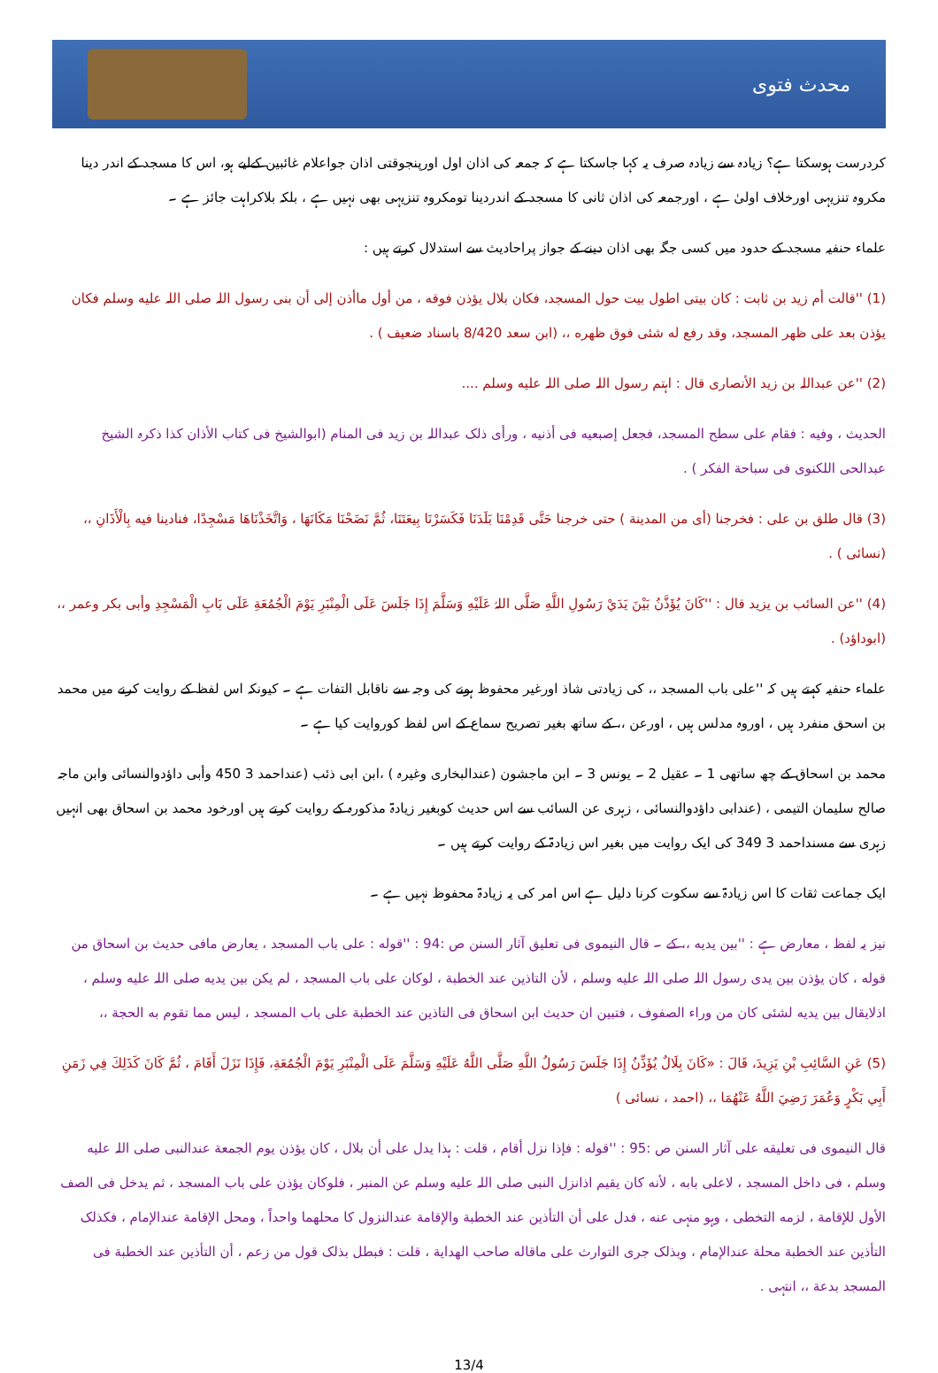محدث فتوی
کردرست ہوسکتا ہے؟ زیادہ سے زیادہ صرف یہ کہا جاسکتا ہے کہ جمعہ کی اذان اول اورپنجوقتی اذان جواعلام غائبین کےلیے ہو، اس کا مسجد کے اندر دینا مکروہ تنزیہی اورخلاف اولیٰ ہے ، اورجمعہ کی اذان ثانی کا مسجد کے اندردینا تومکروہ تنزیہی بھی نہیں ہے ، بلکہ بلاکراہت جائز ہے ۔
علماء حنفیہ مسجد کے حدود میں کسی جگہ بھی اذان دینے کے جواز پراحادیث سے استدلال کرتے ہیں :
(1) ''قالت أم زید بن ثابت : کان بیتی اطول بیت حول المسجد، فکان بلال یؤذن فوقه ، من أول ماأذن إلی أن بنی رسول اللہ صلی اللہ علیه وسلم فکان یؤذن بعد علی ظهر المسجد، وقد رفع له شئی فوق ظهره ،، (ابن سعد 8/420 باسناد ضعیف ) .
(2) ''عن عبداللہ بن زید الأنصاری قال : اہتم رسول اللہ صلی اللہ علیه وسلم ....
الحدیث ، وفیه : فقام علی سطح المسجد، فجعل إصبعیه فی أذنیه ، ورأی ذلک عبداللہ بن زید فی المنام (ابوالشیخ فی کتاب الأذان کذا ذکرہ الشیخ عبدالحی اللکنوی فی سباحة الفکر ) .
(3) قال طلق بن علی : فخرجنا (أی من المدینة ) حتی خرجنا حَتَّی قَدِمْنَا بَلَدَنَا فَكَسَرْنَا بِيعَتَنَا، ثُمَّ نَضَحْنَا مَكَانَهَا ، وَاتَّخَذْنَاهَا مَسْجِدًا، فنادینا فیه بِالْأَذَانِ ،، (نسائی ) .
(4) ''عن السائب بن یزید قال : ''كَانَ يُؤَذَّنُ بَيْنَ يَدَيْ رَسُولِ اللَّهِ صَلَّى اللہُ عَلَيْهِ وَسَلَّمَ إِذَا جَلَسَ عَلَى الْمِنْبَرِ يَوْمَ الْجُمُعَةِ عَلَى بَابِ الْمَسْجِدِ وأبی بکر وعمر ،، (ابوداؤد) .
علماء حنفیہ کہتے ہیں کہ ''علی باب المسجد ،، کی زیادتی شاذ اورغیر محفوظ ہونے کی وجہ سے ناقابل التفات ہے ۔ کیونکہ اس لفظ کے روایت کرنے میں محمد بن اسحق منفرد ہیں ، اوروہ مدلس ہیں ، اورعن ،، کے ساتھ بغیر تصریح سماع کے اس لفظ کوروایت کیا ہے ۔
محمد بن اسحاق کے چھ ساتھی 1 ۔ عقیل 2 ۔ یونس 3 ۔ ابن ماجشون (عندالبخاری وغیرہ ) ،ابن ابی ذئب (عنداحمد 3 450 وأبی داؤدوالنسائی وابن ماجہ صالح سلیمان التیمی ، (عندابی داؤدوالنسائی ، زہری عن السائب سے اس حدیث کوبغیر زیادۃ مذکورہ کے روایت کرتے ہیں اورخود محمد بن اسحاق بھی انہیں زہری سے مسنداحمد 3 349 کی ایک روایت میں بغیر اس زیادۃ کے روایت کرتے ہیں ۔
ایک جماعت ثقات کا اس زیادۃ سے سکوت کرنا دلیل ہے اس امر کی یہ زیادۃ محفوظ نہیں ہے ۔
نیز یہ لفظ ، معارض ہے : ''بین یدیه ،، کے ۔ قال النیموی فی تعلیق آثار السنن ص :94 : ''قوله : علی باب المسجد ، یعارض مافی حدیث بن اسحاق من قوله ، کان یؤذن بین یدی رسول اللہ صلی اللہ علیه وسلم ، لأن التاذین عند الخطبة ، لوکان علی باب المسجد ، لم یکن بین یدیه صلی اللہ علیه وسلم ، اذلایقال بین یدیه لشئی کان من وراء الصفوف ، فتبین ان حدیث ابن اسحاق فی التاذین عند الخطبة علی باب المسجد ، لیس مما تقوم به الحجة ،،
(5) عَنِ السَّائِبِ بْنِ يَزِيدَ، قَالَ : «كَانَ بِلَالٌ يُؤَذِّنُ إِذَا جَلَسَ رَسُولُ اللَّهِ صَلَّى اللَّهُ عَلَيْهِ وَسَلَّمَ عَلَى الْمِنْبَرِ يَوْمَ الْجُمُعَةِ، فَإِذَا نَزَلَ أَقَامَ ، ثُمَّ كَانَ كَذَلِكَ فِي زَمَنِ أَبِي بَكْرٍ وَعُمَرَ رَضِيَ اللَّهُ عَنْهُمَا ،، (احمد ، نسائی )
قال النیموی فی تعلیقه علی آثار السنن ص :95 : ''قوله : فإذا نزل أقام ، قلت : ہذا یدل علی أن بلال ، کان یؤذن یوم الجمعة عندالنبی صلی اللہ علیه وسلم ، فی داخل المسجد ، لاعلی بابه ، لأنه کان یقیم اذانزل النبی صلی اللہ علیه وسلم عن المنبر ، فلوکان یؤذن علی باب المسجد ، ثم یدخل فی الصف الأول للإقامة ، لزمه التخطی ، وہو منہی عنه ، فدل علی أن التأذین عند الخطبة والإقامة عندالنزول کا محلهما واحداً ، ومحل الإقامة عندالإمام ، فکذلک التأذین عند الخطبة محلة عندالإمام ، وبذلک جری التوارث علی ماقاله صاحب الهدایة ، قلت : فبطل بذلک قول من زعم ، أن التأذین عند الخطبة فی المسجد بدعة ،، انتہی .
13/4